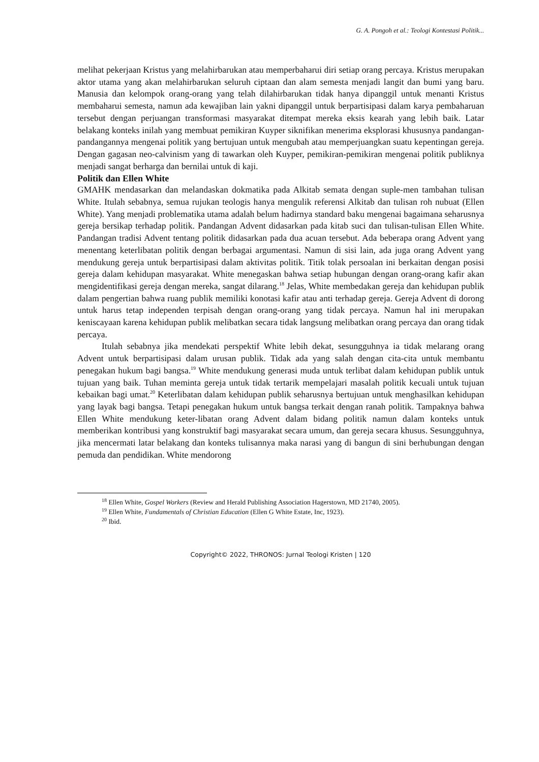G. A. Pongoh et al.: Teologi Kontestasi Politik...
melihat pekerjaan Kristus yang melahirbarukan atau memperbaharui diri setiap orang percaya. Kristus merupakan aktor utama yang akan melahirbarukan seluruh ciptaan dan alam semesta menjadi langit dan bumi yang baru. Manusia dan kelompok orang-orang yang telah dilahirbarukan tidak hanya dipanggil untuk menanti Kristus membaharui semesta, namun ada kewajiban lain yakni dipanggil untuk berpartisipasi dalam karya pembaharuan tersebut dengan perjuangan transformasi masyarakat ditempat mereka eksis kearah yang lebih baik. Latar belakang konteks inilah yang membuat pemikiran Kuyper siknifikan menerima eksplorasi khususnya pandangan-pandangannya mengenai politik yang bertujuan untuk mengubah atau memperjuangkan suatu kepentingan gereja. Dengan gagasan neo-calvinism yang di tawarkan oleh Kuyper, pemikiran-pemikiran mengenai politik publiknya menjadi sangat berharga dan bernilai untuk di kaji.
Politik dan Ellen White
GMAHK mendasarkan dan melandaskan dokmatika pada Alkitab semata dengan suple-men tambahan tulisan White. Itulah sebabnya, semua rujukan teologis hanya mengulik referensi Alkitab dan tulisan roh nubuat (Ellen White). Yang menjadi problematika utama adalah belum hadirnya standard baku mengenai bagaimana seharusnya gereja bersikap terhadap politik. Pandangan Advent didasarkan pada kitab suci dan tulisan-tulisan Ellen White. Pandangan tradisi Advent tentang politik didasarkan pada dua acuan tersebut. Ada beberapa orang Advent yang menentang keterlibatan politik dengan berbagai argumentasi. Namun di sisi lain, ada juga orang Advent yang mendukung gereja untuk berpartisipasi dalam aktivitas politik. Titik tolak persoalan ini berkaitan dengan posisi gereja dalam kehidupan masyarakat. White menegaskan bahwa setiap hubungan dengan orang-orang kafir akan mengidentifikasi gereja dengan mereka, sangat dilarang.<sup>18</sup> Jelas, White membedakan gereja dan kehidupan publik dalam pengertian bahwa ruang publik memiliki konotasi kafir atau anti terhadap gereja. Gereja Advent di dorong untuk harus tetap independen terpisah dengan orang-orang yang tidak percaya. Namun hal ini merupakan keniscayaan karena kehidupan publik melibatkan secara tidak langsung melibatkan orang percaya dan orang tidak percaya.
Itulah sebabnya jika mendekati perspektif White lebih dekat, sesungguhnya ia tidak melarang orang Advent untuk berpartisipasi dalam urusan publik. Tidak ada yang salah dengan cita-cita untuk membantu penegakan hukum bagi bangsa.<sup>19</sup> White mendukung generasi muda untuk terlibat dalam kehidupan publik untuk tujuan yang baik. Tuhan meminta gereja untuk tidak tertarik mempelajari masalah politik kecuali untuk tujuan kebaikan bagi umat.<sup>20</sup> Keterlibatan dalam kehidupan publik seharusnya bertujuan untuk menghasilkan kehidupan yang layak bagi bangsa. Tetapi penegakan hukum untuk bangsa terkait dengan ranah politik. Tampaknya bahwa Ellen White mendukung keter-libatan orang Advent dalam bidang politik namun dalam konteks untuk memberikan kontribusi yang konstruktif bagi masyarakat secara umum, dan gereja secara khusus. Sesungguhnya, jika mencermati latar belakang dan konteks tulisannya maka narasi yang di bangun di sini berhubungan dengan pemuda dan pendidikan. White mendorong
<sup>18</sup> Ellen White, Gospel Workers (Review and Herald Publishing Association Hagerstown, MD 21740, 2005).
<sup>19</sup> Ellen White, Fundamentals of Christian Education (Ellen G White Estate, Inc, 1923).
<sup>20</sup> Ibid.
Copyright© 2022, THRONOS: Jurnal Teologi Kristen | 120